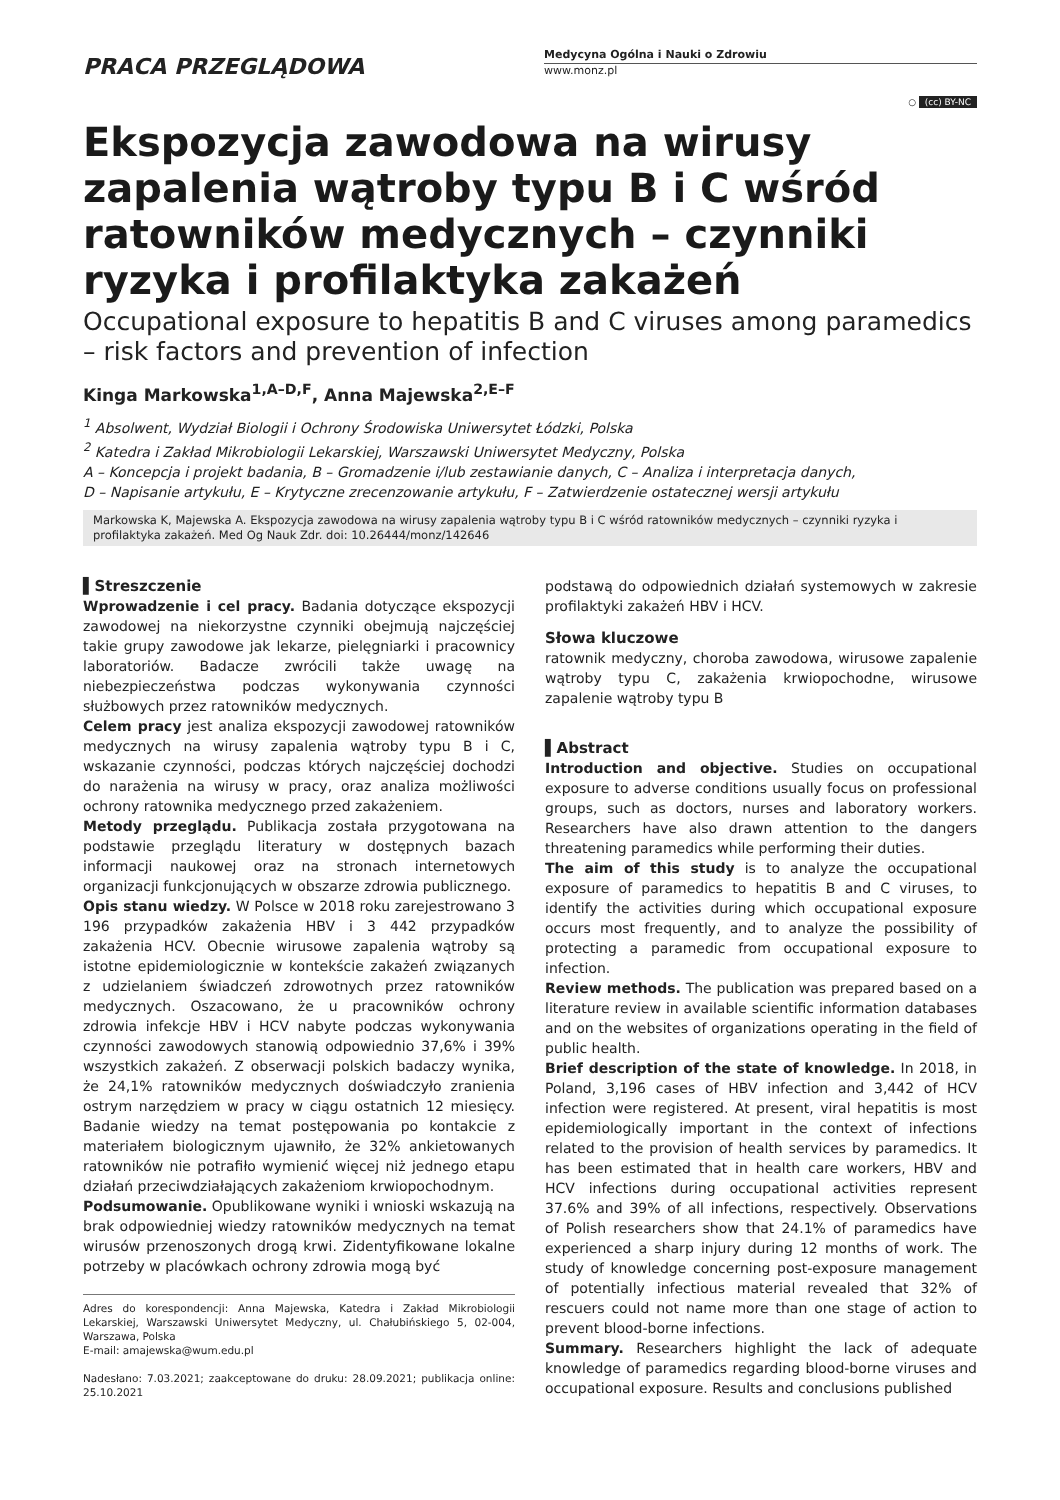PRACA PRZEGLĄDOWA
Medycyna Ogólna i Nauki o Zdrowiu
www.monz.pl
○ (cc) BY-NC
Ekspozycja zawodowa na wirusy zapalenia wątroby typu B i C wśród ratowników medycznych – czynniki ryzyka i profilaktyka zakażeń
Occupational exposure to hepatitis B and C viruses among paramedics – risk factors and prevention of infection
Kinga Markowska<sup>1,A–D,F</sup>, Anna Majewska<sup>2,E–F</sup>
<sup>1</sup> Absolwent, Wydział Biologii i Ochrony Środowiska Uniwersytet Łódzki, Polska
<sup>2</sup> Katedra i Zakład Mikrobiologii Lekarskiej, Warszawski Uniwersytet Medyczny, Polska
A – Koncepcja i projekt badania, B – Gromadzenie i/lub zestawianie danych, C – Analiza i interpretacja danych,
D – Napisanie artykułu, E – Krytyczne zrecenzowanie artykułu, F – Zatwierdzenie ostatecznej wersji artykułu
Markowska K, Majewska A. Ekspozycja zawodowa na wirusy zapalenia wątroby typu B i C wśród ratowników medycznych – czynniki ryzyka i profilaktyka zakażeń. Med Og Nauk Zdr. doi: 10.26444/monz/142646
▌Streszczenie
Wprowadzenie i cel pracy. Badania dotyczące ekspozycji zawodowej na niekorzystne czynniki obejmują najczęściej takie grupy zawodowe jak lekarze, pielęgniarki i pracownicy laboratoriów. Badacze zwrócili także uwagę na niebezpieczeństwa podczas wykonywania czynności służbowych przez ratowników medycznych.
Celem pracy jest analiza ekspozycji zawodowej ratowników medycznych na wirusy zapalenia wątroby typu B i C, wskazanie czynności, podczas których najczęściej dochodzi do narażenia na wirusy w pracy, oraz analiza możliwości ochrony ratownika medycznego przed zakażeniem.
Metody przeglądu. Publikacja została przygotowana na podstawie przeglądu literatury w dostępnych bazach informacji naukowej oraz na stronach internetowych organizacji funkcjonujących w obszarze zdrowia publicznego.
Opis stanu wiedzy. W Polsce w 2018 roku zarejestrowano 3 196 przypadków zakażenia HBV i 3 442 przypadków zakażenia HCV. Obecnie wirusowe zapalenia wątroby są istotne epidemiologicznie w kontekście zakażeń związanych z udzielaniem świadczeń zdrowotnych przez ratowników medycznych. Oszacowano, że u pracowników ochrony zdrowia infekcje HBV i HCV nabyte podczas wykonywania czynności zawodowych stanowią odpowiednio 37,6% i 39% wszystkich zakażeń. Z obserwacji polskich badaczy wynika, że 24,1% ratowników medycznych doświadczyło zranienia ostrym narzędziem w pracy w ciągu ostatnich 12 miesięcy. Badanie wiedzy na temat postępowania po kontakcie z materiałem biologicznym ujawniło, że 32% ankietowanych ratowników nie potrafiło wymienić więcej niż jednego etapu działań przeciwdziałających zakażeniom krwiopochodnym.
Podsumowanie. Opublikowane wyniki i wnioski wskazują na brak odpowiedniej wiedzy ratowników medycznych na temat wirusów przenoszonych drogą krwi. Zidentyfikowane lokalne potrzeby w placówkach ochrony zdrowia mogą być
Adres do korespondencji: Anna Majewska, Katedra i Zakład Mikrobiologii Lekarskiej, Warszawski Uniwersytet Medyczny, ul. Chałubińskiego 5, 02-004, Warszawa, Polska
E-mail: amajewska@wum.edu.pl
Nadesłano: 7.03.2021; zaakceptowane do druku: 28.09.2021; publikacja online: 25.10.2021
podstawą do odpowiednich działań systemowych w zakresie profilaktyki zakażeń HBV i HCV.
Słowa kluczowe
ratownik medyczny, choroba zawodowa, wirusowe zapalenie wątroby typu C, zakażenia krwiopochodne, wirusowe zapalenie wątroby typu B
▌Abstract
Introduction and objective. Studies on occupational exposure to adverse conditions usually focus on professional groups, such as doctors, nurses and laboratory workers. Researchers have also drawn attention to the dangers threatening paramedics while performing their duties.
The aim of this study is to analyze the occupational exposure of paramedics to hepatitis B and C viruses, to identify the activities during which occupational exposure occurs most frequently, and to analyze the possibility of protecting a paramedic from occupational exposure to infection.
Review methods. The publication was prepared based on a literature review in available scientific information databases and on the websites of organizations operating in the field of public health.
Brief description of the state of knowledge. In 2018, in Poland, 3,196 cases of HBV infection and 3,442 of HCV infection were registered. At present, viral hepatitis is most epidemiologically important in the context of infections related to the provision of health services by paramedics. It has been estimated that in health care workers, HBV and HCV infections during occupational activities represent 37.6% and 39% of all infections, respectively. Observations of Polish researchers show that 24.1% of paramedics have experienced a sharp injury during 12 months of work. The study of knowledge concerning post-exposure management of potentially infectious material revealed that 32% of rescuers could not name more than one stage of action to prevent blood-borne infections.
Summary. Researchers highlight the lack of adequate knowledge of paramedics regarding blood-borne viruses and occupational exposure. Results and conclusions published